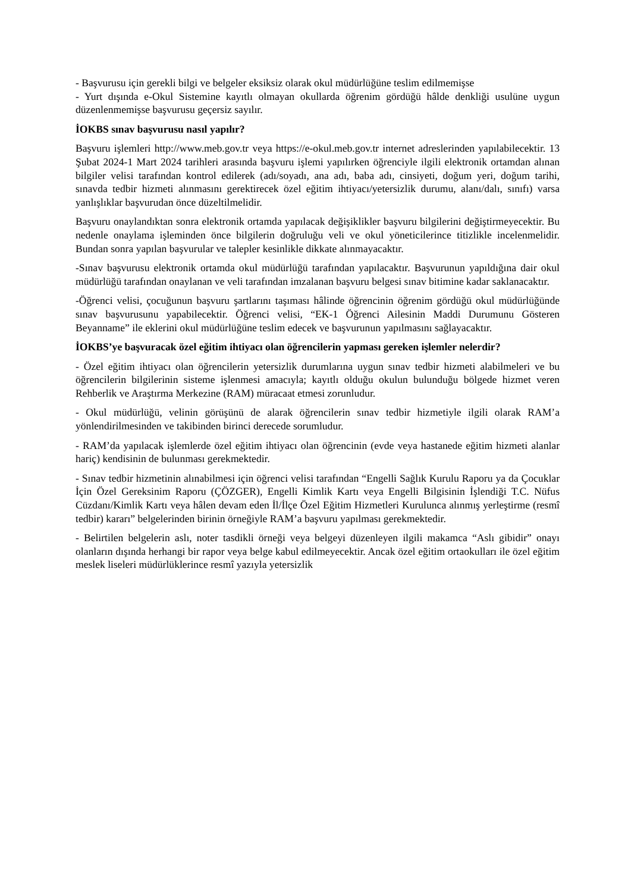- Başvurusu için gerekli bilgi ve belgeler eksiksiz olarak okul müdürlüğüne teslim edilmemişse
- Yurt dışında e-Okul Sistemine kayıtlı olmayan okullarda öğrenim gördüğü hâlde denkliği usulüne uygun düzenlenmemişse başvurusu geçersiz sayılır.
İOKBS sınav başvurusu nasıl yapılır?
Başvuru işlemleri http://www.meb.gov.tr veya https://e-okul.meb.gov.tr internet adreslerinden yapılabilecektir. 13 Şubat 2024-1 Mart 2024 tarihleri arasında başvuru işlemi yapılırken öğrenciyle ilgili elektronik ortamdan alınan bilgiler velisi tarafından kontrol edilerek (adı/soyadı, ana adı, baba adı, cinsiyeti, doğum yeri, doğum tarihi, sınavda tedbir hizmeti alınmasını gerektirecek özel eğitim ihtiyacı/yetersizlik durumu, alanı/dalı, sınıfı) varsa yanlışlıklar başvurudan önce düzeltilmelidir.
Başvuru onaylandıktan sonra elektronik ortamda yapılacak değişiklikler başvuru bilgilerini değiştirmeyecektir. Bu nedenle onaylama işleminden önce bilgilerin doğruluğu veli ve okul yöneticilerince titizlikle incelenmelidir. Bundan sonra yapılan başvurular ve talepler kesinlikle dikkate alınmayacaktır.
-Sınav başvurusu elektronik ortamda okul müdürlüğü tarafından yapılacaktır. Başvurunun yapıldığına dair okul müdürlüğü tarafından onaylanan ve veli tarafından imzalanan başvuru belgesi sınav bitimine kadar saklanacaktır.
-Öğrenci velisi, çocuğunun başvuru şartlarını taşıması hâlinde öğrencinin öğrenim gördüğü okul müdürlüğünde sınav başvurusunu yapabilecektir. Öğrenci velisi, “EK-1 Öğrenci Ailesinin Maddi Durumunu Gösteren Beyanname” ile eklerini okul müdürlüğüne teslim edecek ve başvurunun yapılmasını sağlayacaktır.
İOKBS’ye başvuracak özel eğitim ihtiyacı olan öğrencilerin yapması gereken işlemler nelerdir?
- Özel eğitim ihtiyacı olan öğrencilerin yetersizlik durumlarına uygun sınav tedbir hizmeti alabilmeleri ve bu öğrencilerin bilgilerinin sisteme işlenmesi amacıyla; kayıtlı olduğu okulun bulunduğu bölgede hizmet veren Rehberlik ve Araştırma Merkezine (RAM) müracaat etmesi zorunludur.
- Okul müdürlüğü, velinin görüşünü de alarak öğrencilerin sınav tedbir hizmetiyle ilgili olarak RAM’a yönlendirilmesinden ve takibinden birinci derecede sorumludur.
- RAM’da yapılacak işlemlerde özel eğitim ihtiyacı olan öğrencinin (evde veya hastanede eğitim hizmeti alanlar hariç) kendisinin de bulunması gerekmektedir.
- Sınav tedbir hizmetinin alınabilmesi için öğrenci velisi tarafından “Engelli Sağlık Kurulu Raporu ya da Çocuklar İçin Özel Gereksinim Raporu (ÇÖZGER), Engelli Kimlik Kartı veya Engelli Bilgisinin İşlendiği T.C. Nüfus Cüzdanı/Kimlik Kartı veya hâlen devam eden İl/İlçe Özel Eğitim Hizmetleri Kurulunca alınmış yerleştirme (resmî tedbir) kararı” belgelerinden birinin örneğiyle RAM’a başvuru yapılması gerekmektedir.
- Belirtilen belgelerin aslı, noter tasdikli örneği veya belgeyi düzenleyen ilgili makamca “Aslı gibidir” onayı olanların dışında herhangi bir rapor veya belge kabul edilmeyecektir. Ancak özel eğitim ortaokulları ile özel eğitim meslek liseleri müdürlüklerince resmî yazıyla yetersizlik